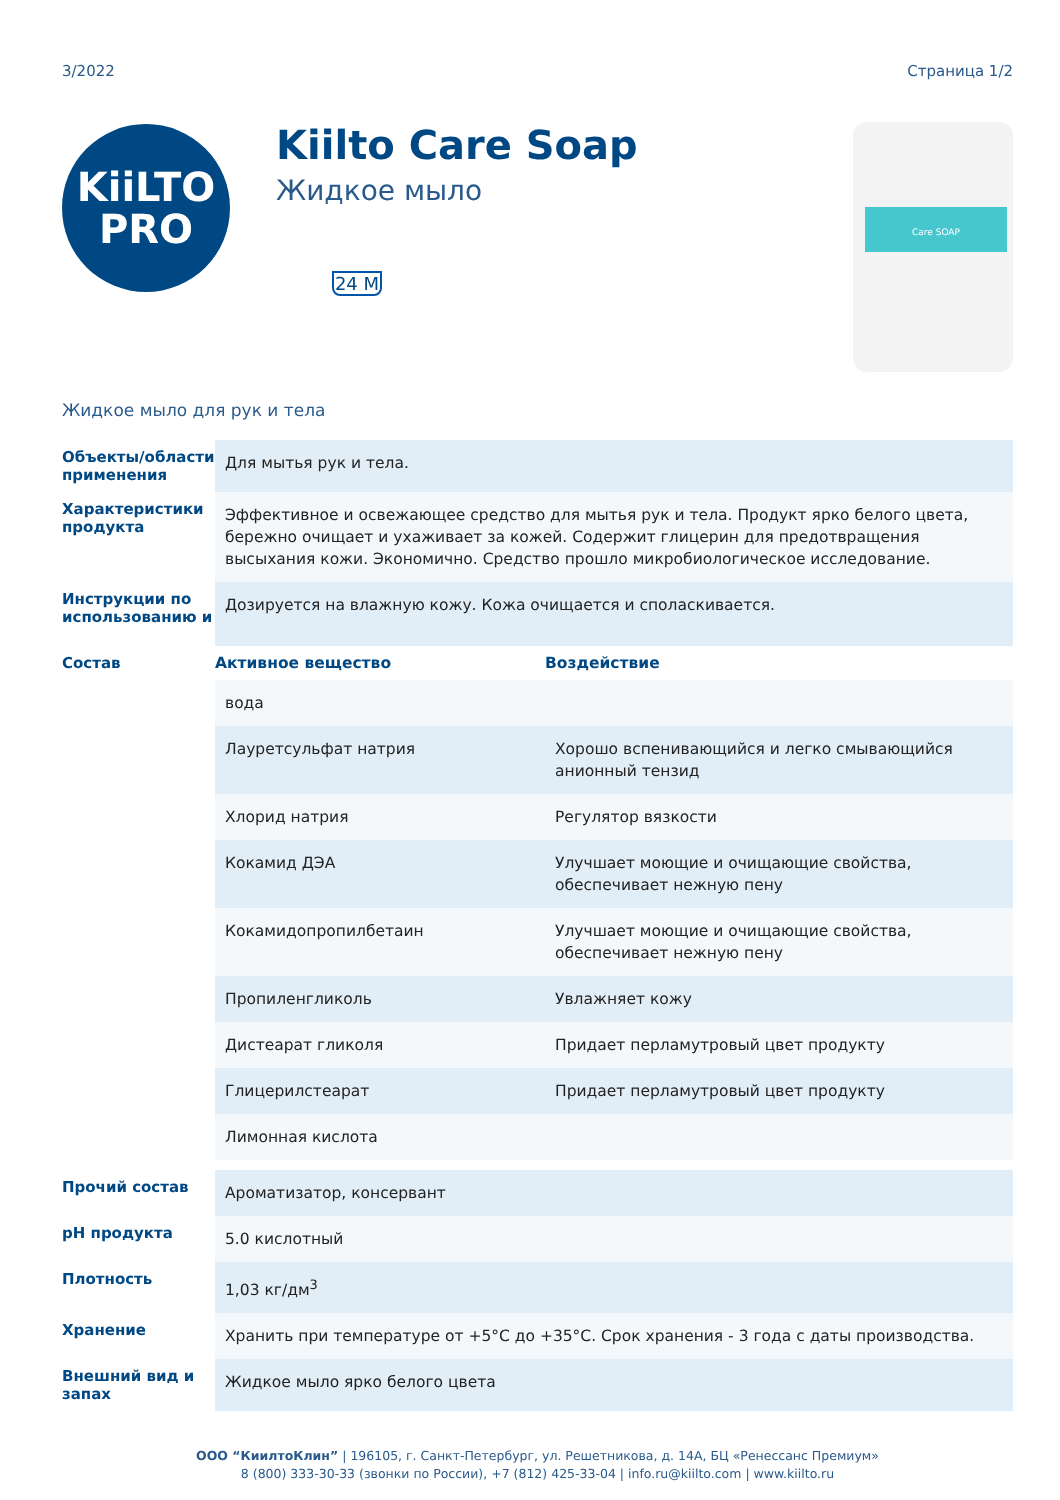3/2022 Страница 1/2
KiiLTO
PRO
Kiilto Care Soap
Жидкое мыло
24 M
Care SOAP
Жидкое мыло для рук и тела
| Объекты/области применения | Для мытья рук и тела. | |
| Характеристики продукта | Эффективное и освежающее средство для мытья рук и тела. Продукт ярко белого цвета, бережно очищает и ухаживает за кожей. Содержит глицерин для предотвращения высыхания кожи. Экономично. Средство прошло микробиологическое исследование. | |
| Инструкции по использованию и | Дозируется на влажную кожу. Кожа очищается и споласкивается. | |
| Состав | Активное вещество | Воздействие |
| | вода | |
| | Лауретсульфат натрия | Хорошо вспенивающийся и легко смывающийся анионный тензид |
| | Хлорид натрия | Регулятор вязкости |
| | Кокамид ДЭА | Улучшает моющие и очищающие свойства, обеспечивает нежную пену |
| | Кокамидопропилбетаин | Улучшает моющие и очищающие свойства, обеспечивает нежную пену |
| | Пропиленгликоль | Увлажняет кожу |
| | Дистеарат гликоля | Придает перламутровый цвет продукту |
| | Глицерилстеарат | Придает перламутровый цвет продукту |
| | Лимонная кислота | |
| Прочий состав | Ароматизатор, консервант | |
| pH продукта | 5.0 кислотный | |
| Плотность | 1,03 кг/дм<sup>3</sup> | |
| Хранение | Хранить при температуре от +5°C до +35°C. Срок хранения - 3 года с даты производства. | |
| Внешний вид и запах | Жидкое мыло ярко белого цвета | |
ООО “КиилтоКлин” | 196105, г. Санкт-Петербург, ул. Решетникова, д. 14А, БЦ «Ренессанс Премиум»
8 (800) 333-30-33 (звонки по России), +7 (812) 425-33-04 | info.ru@kiilto.com | www.kiilto.ru